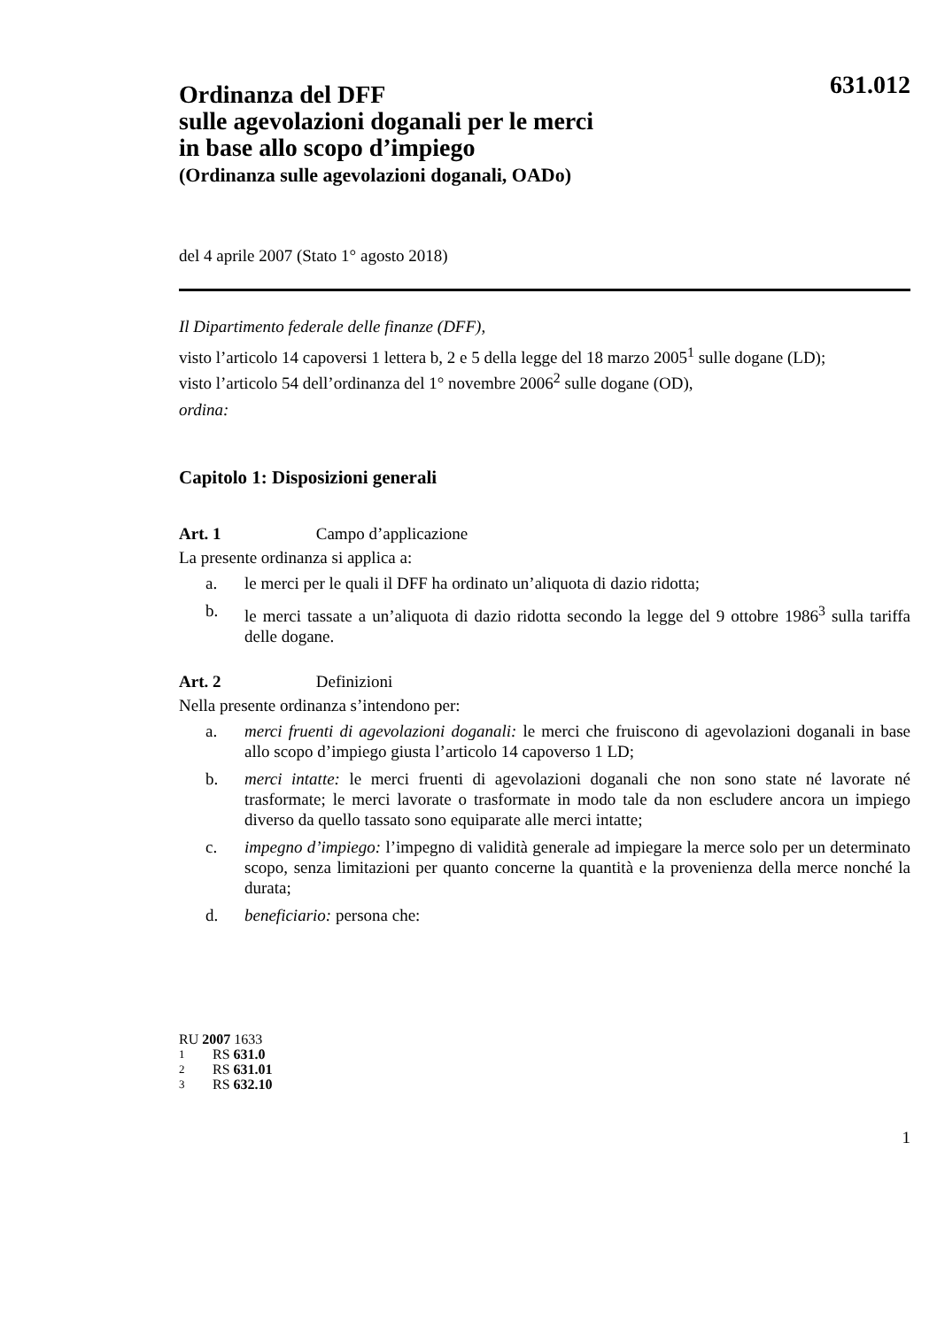631.012
Ordinanza del DFF
sulle agevolazioni doganali per le merci
in base allo scopo d’impiego
(Ordinanza sulle agevolazioni doganali, OADo)
del 4 aprile 2007 (Stato 1° agosto 2018)
Il Dipartimento federale delle finanze (DFF),
visto l’articolo 14 capoversi 1 lettera b, 2 e 5 della legge del 18 marzo 2005<sup>1</sup> sulle dogane (LD);
visto l’articolo 54 dell’ordinanza del 1° novembre 2006<sup>2</sup> sulle dogane (OD),
ordina:
Capitolo 1: Disposizioni generali
Art. 1 Campo d’applicazione
La presente ordinanza si applica a:
a. le merci per le quali il DFF ha ordinato un’aliquota di dazio ridotta;
b. le merci tassate a un’aliquota di dazio ridotta secondo la legge del 9 ottobre 1986<sup>3</sup> sulla tariffa delle dogane.
Art. 2 Definizioni
Nella presente ordinanza s’intendono per:
a. merci fruenti di agevolazioni doganali: le merci che fruiscono di agevolazioni doganali in base allo scopo d’impiego giusta l’articolo 14 capoverso 1 LD;
b. merci intatte: le merci fruenti di agevolazioni doganali che non sono state né lavorate né trasformate; le merci lavorate o trasformate in modo tale da non escludere ancora un impiego diverso da quello tassato sono equiparate alle merci intatte;
c. impegno d’impiego: l’impegno di validità generale ad impiegare la merce solo per un determinato scopo, senza limitazioni per quanto concerne la quantità e la provenienza della merce nonché la durata;
d. beneficiario: persona che:
RU 2007 1633
1 RS 631.0
2 RS 631.01
3 RS 632.10
1